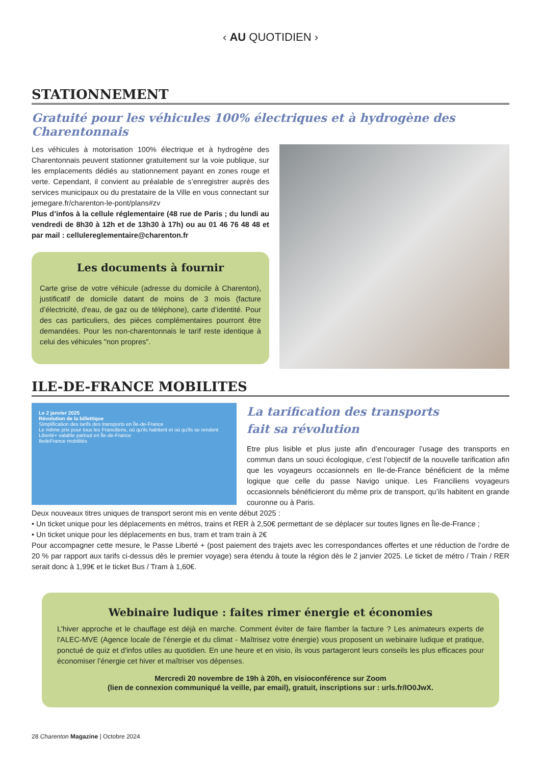‹ AU QUOTIDIEN ›
STATIONNEMENT
Gratuité pour les véhicules 100% électriques et à hydrogène des Charentonnais
Les véhicules à motorisation 100% électrique et à hydrogène des Charentonnais peuvent stationner gratuitement sur la voie publique, sur les emplacements dédiés au stationnement payant en zones rouge et verte. Cependant, il convient au préalable de s’enregistrer auprès des services municipaux ou du prestataire de la Ville en vous connectant sur jemegare.fr/charenton-le-pont/plans#zv
Plus d’infos à la cellule réglementaire (48 rue de Paris ; du lundi au vendredi de 8h30 à 12h et de 13h30 à 17h) ou au 01 46 76 48 48 et par mail : cellulereglementaire@charenton.fr
Les documents à fournir
Carte grise de votre véhicule (adresse du domicile à Charenton), justificatif de domicile datant de moins de 3 mois (facture d’électricité, d'eau, de gaz ou de téléphone), carte d’identité. Pour des cas particuliers, des pièces complémentaires pourront être demandées. Pour les non-charentonnais le tarif reste identique à celui des véhicules "non propres".
ILE-DE-FRANCE MOBILITES
Le 2 janvier 2025
Révolution de la billettique
Simplification des tarifs des transports en Île-de-France
Le même prix pour tous les Franciliens, où qu'ils habitent et où qu'ils se rendent
Liberté+ valable partout en Île-de-France
IledeFrance mobilités
La tarification des transports
fait sa révolution
Etre plus lisible et plus juste afin d’encourager l’usage des transports en commun dans un souci écologique, c’est l’objectif de la nouvelle tarification afin que les voyageurs occasionnels en Ile-de-France bénéficient de la même logique que celle du passe Navigo unique. Les Franciliens voyageurs occasionnels bénéficieront du même prix de transport, qu’ils habitent en grande couronne ou à Paris.
Deux nouveaux titres uniques de transport seront mis en vente début 2025 :
• Un ticket unique pour les déplacements en métros, trains et RER à 2,50€ permettant de se déplacer sur toutes lignes en Île-de-France ;
• Un ticket unique pour les déplacements en bus, tram et tram train à 2€
Pour accompagner cette mesure, le Passe Liberté + (post paiement des trajets avec les correspondances offertes et une réduction de l’ordre de 20 % par rapport aux tarifs ci-dessus dès le premier voyage) sera étendu à toute la région dès le 2 janvier 2025. Le ticket de métro / Train / RER serait donc à 1,99€ et le ticket Bus / Tram à 1,60€.
Webinaire ludique : faites rimer énergie et économies
L'hiver approche et le chauffage est déjà en marche. Comment éviter de faire flamber la facture ? Les animateurs experts de l'ALEC-MVE (Agence locale de l’énergie et du climat - Maîtrisez votre énergie) vous proposent un webinaire ludique et pratique, ponctué de quiz et d'infos utiles au quotidien. En une heure et en visio, ils vous partageront leurs conseils les plus efficaces pour économiser l’énergie cet hiver et maîtriser vos dépenses.
Mercredi 20 novembre de 19h à 20h, en visioconférence sur Zoom
(lien de connexion communiqué la veille, par email), gratuit, inscriptions sur : urls.fr/IO0JwX.
28 Charenton Magazine | Octobre 2024